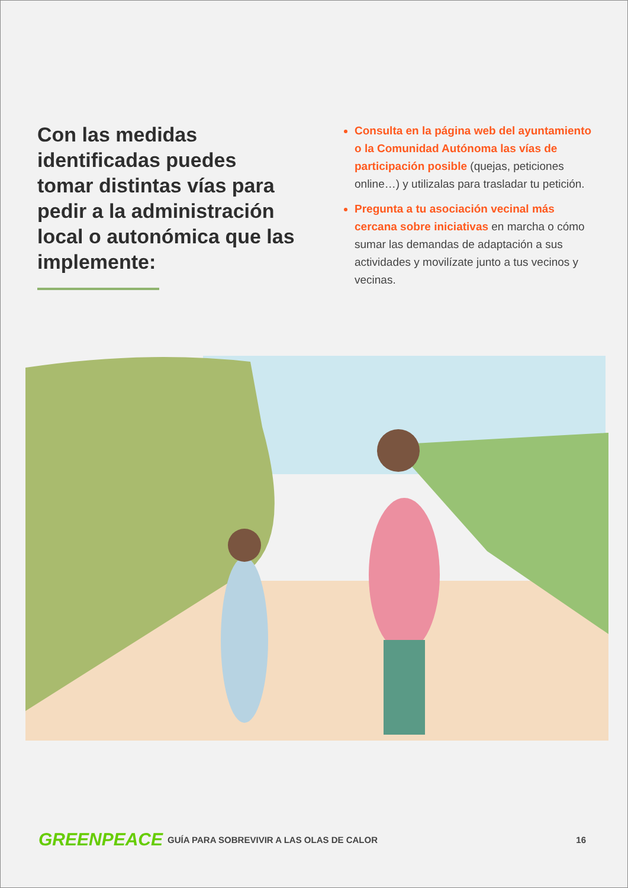Con las medidas identificadas puedes tomar distintas vías para pedir a la administración local o autonómica que las implemente:
Consulta en la página web del ayuntamiento o la Comunidad Autónoma las vías de participación posible (quejas, peticiones online…) y utilizalas para trasladar tu petición.
Pregunta a tu asociación vecinal más cercana sobre iniciativas en marcha o cómo sumar las demandas de adaptación a sus actividades y movilízate junto a tus vecinos y vecinas.
GREENPEACE
GUÍA PARA SOBREVIVIR A LAS OLAS DE CALOR
16